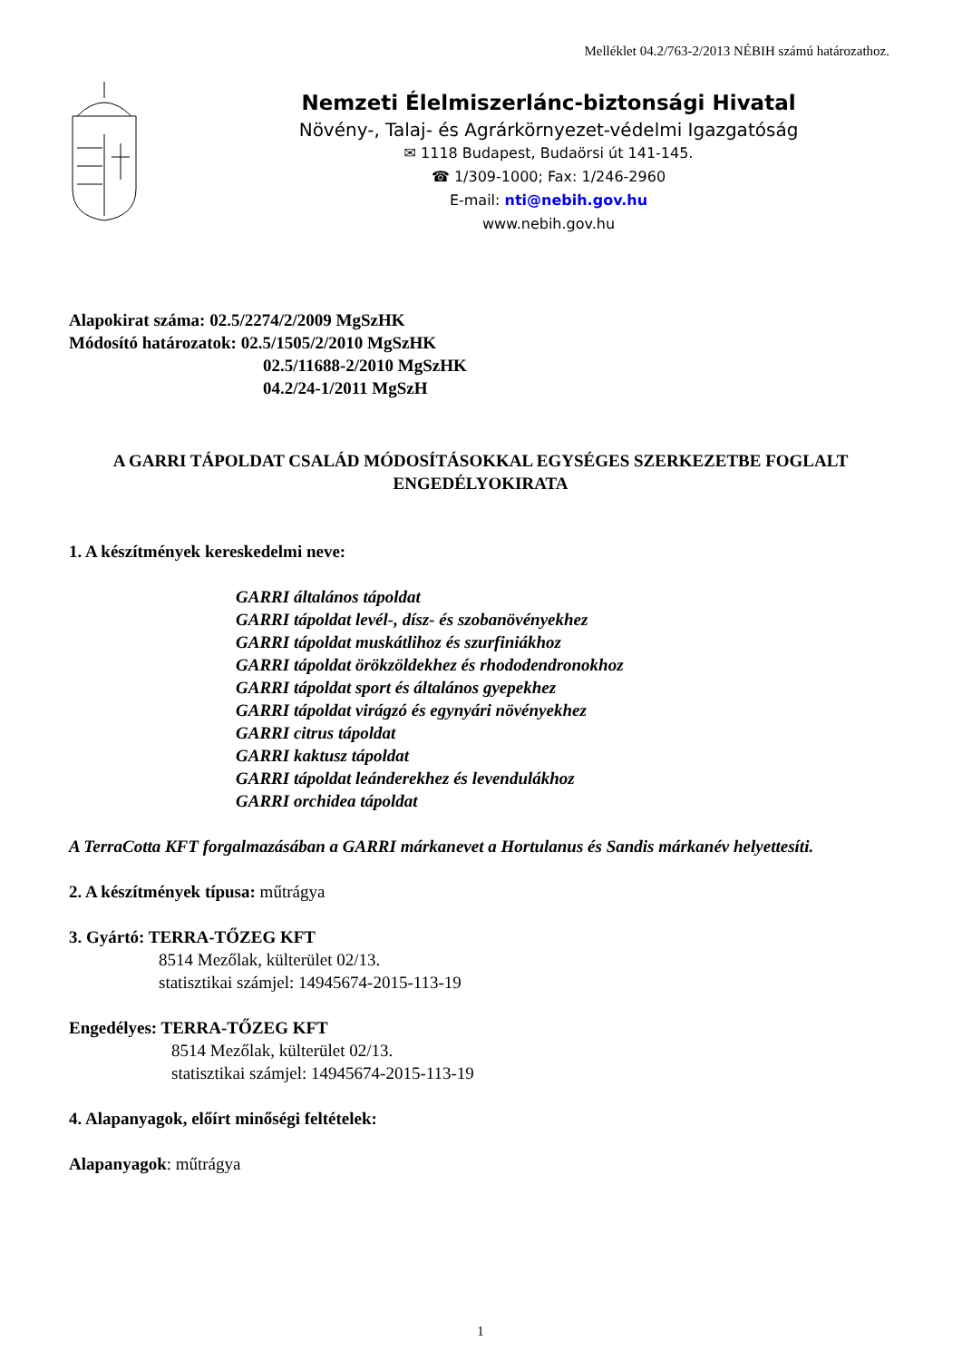Melléklet 04.2/763-2/2013 NÉBIH számú határozathoz.
Nemzeti Élelmiszerlánc-biztonsági Hivatal
Növény-, Talaj- és Agrárkörnyezet-védelmi Igazgatóság
✉ 1118 Budapest, Budaörsi út 141-145.
☎ 1/309-1000; Fax: 1/246-2960
E-mail: nti@nebih.gov.hu
www.nebih.gov.hu
Alapokirat száma: 02.5/2274/2/2009 MgSzHK
Módosító határozatok: 02.5/1505/2/2010 MgSzHK
02.5/11688-2/2010 MgSzHK
04.2/24-1/2011 MgSzH
A GARRI TÁPOLDAT CSALÁD MÓDOSÍTÁSOKKAL EGYSÉGES SZERKEZETBE FOGLALT ENGEDÉLYOKIRATA
1. A készítmények kereskedelmi neve:
GARRI általános tápoldat
GARRI tápoldat levél-, dísz- és szobanövényekhez
GARRI tápoldat muskátlihoz és szurfiniákhoz
GARRI tápoldat örökzöldekhez és rhododendronokhoz
GARRI tápoldat sport és általános gyepekhez
GARRI tápoldat virágzó és egynyári növényekhez
GARRI citrus tápoldat
GARRI kaktusz tápoldat
GARRI tápoldat leánderekhez és levendulákhoz
GARRI orchidea tápoldat
A TerraCotta KFT forgalmazásában a GARRI márkanevet a Hortulanus és Sandis márkanév helyettesíti.
2. A készítmények típusa: műtrágya
3. Gyártó: TERRA-TŐZEG KFT
8514 Mezőlak, külterület 02/13.
statisztikai számjel: 14945674-2015-113-19
Engedélyes: TERRA-TŐZEG KFT
8514 Mezőlak, külterület 02/13.
statisztikai számjel: 14945674-2015-113-19
4. Alapanyagok, előírt minőségi feltételek:
Alapanyagok: műtrágya
1